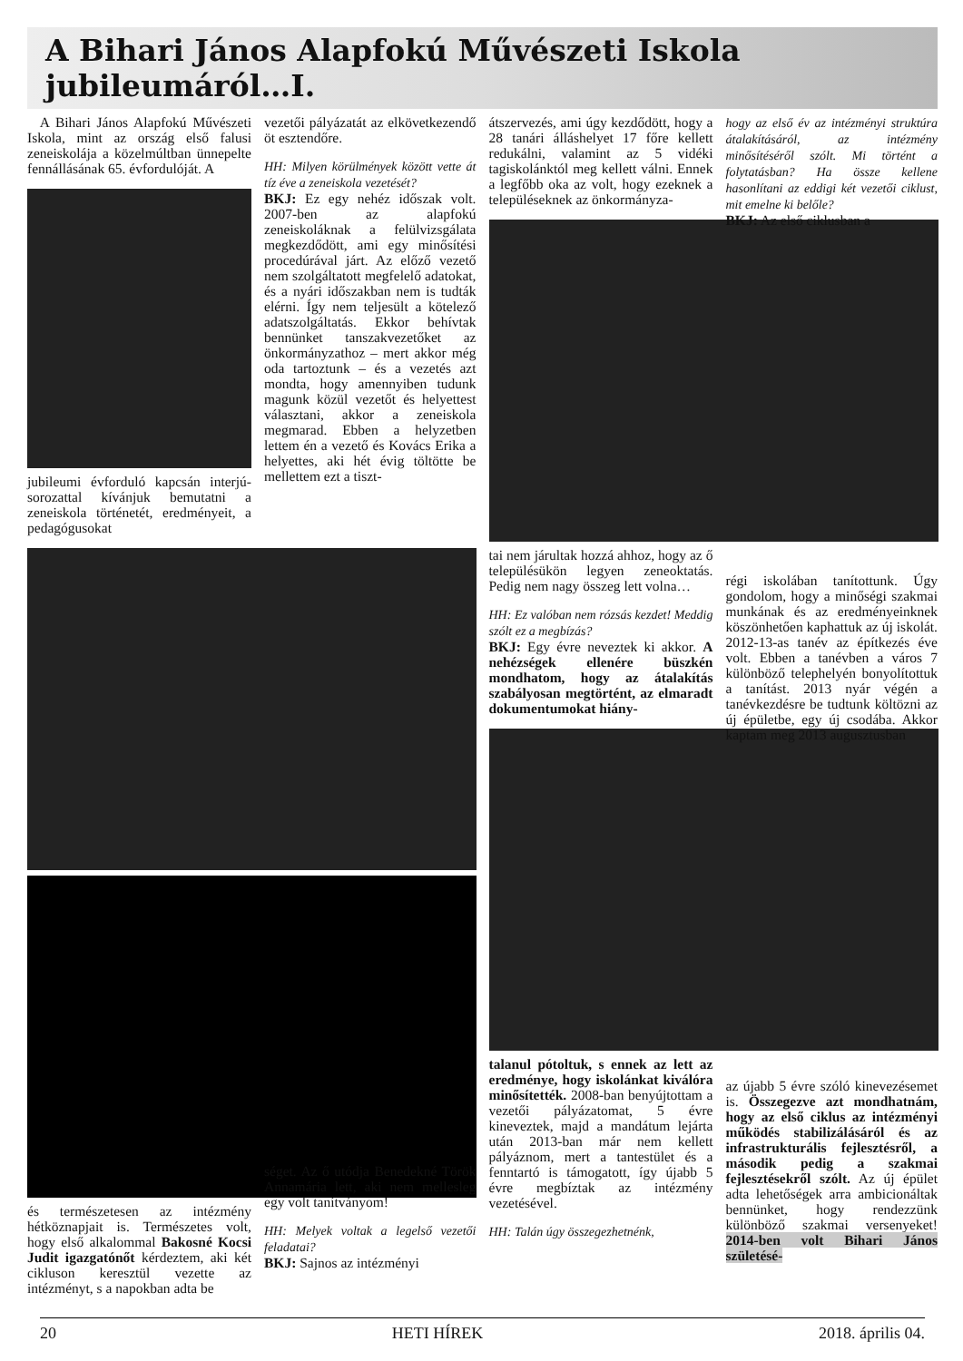A Bihari János Alapfokú Művészeti Iskola jubileumáról…I.
A Bihari János Alapfokú Művészeti Iskola, mint az ország első falusi zeneiskolája a közelmúltban ünnepelte fennállásának 65. évfordulóját. A
jubileumi évforduló kapcsán interjú-sorozattal kívánjuk bemutatni a zeneiskola történetét, eredményeit, a pedagógusokat
és természetesen az intézmény hétköznapjait is. Természetes volt, hogy első alkalommal Bakosné Kocsi Judit igazgatónőt kérdeztem, aki két cikluson keresztül vezette az intézményt, s a napokban adta be
vezetői pályázatát az elkövetkezendő öt esztendőre.
HH: Milyen körülmények között vette át tíz éve a zeneiskola vezetését?
BKJ: Ez egy nehéz időszak volt. 2007-ben az alapfokú zeneiskoláknak a felülvizsgálata megkezdődött, ami egy minősítési procedúrával járt. Az előző vezető nem szolgáltatott megfelelő adatokat, és a nyári időszakban nem is tudták elérni. Így nem teljesült a kötelező adatszolgáltatás. Ekkor behívtak bennünket tanszakvezetőket az önkormányzathoz – mert akkor még oda tartoztunk – és a vezetés azt mondta, hogy amennyiben tudunk magunk közül vezetőt és helyettest választani, akkor a zeneiskola megmarad. Ebben a helyzetben lettem én a vezető és Kovács Erika a helyettes, aki hét évig töltötte be mellettem ezt a tiszt-
séget. Az ő utódja Benedekné Török Annamária lett, aki nem mellesleg egy volt tanítványom!
HH: Melyek voltak a legelső vezetői feladatai?
BKJ: Sajnos az intézményi
átszervezés, ami úgy kezdődött, hogy a 28 tanári álláshelyet 17 főre kellett redukálni, valamint az 5 vidéki tagiskolánktól meg kellett válni. Ennek a legfőbb oka az volt, hogy ezeknek a településeknek az önkormányza-
tai nem járultak hozzá ahhoz, hogy az ő településükön legyen zeneoktatás. Pedig nem nagy összeg lett volna…
HH: Ez valóban nem rózsás kezdet! Meddig szólt ez a megbízás?
BKJ: Egy évre neveztek ki akkor. A nehézségek ellenére büszkén mondhatom, hogy az átalakítás szabályosan megtörtént, az elmaradt dokumentumokat hiány-
talanul pótoltuk, s ennek az lett az eredménye, hogy iskolánkat kiválóra minősítették. 2008-ban benyújtottam a vezetői pályázatomat, 5 évre kineveztek, majd a mandátum lejárta után 2013-ban már nem kellett pályáznom, mert a tantestület és a fenntartó is támogatott, így újabb 5 évre megbíztak az intézmény vezetésével.
HH: Talán úgy összegezhetnénk,
hogy az első év az intézményi struktúra átalakításáról, az intézmény minősítéséről szólt. Mi történt a folytatásban? Ha össze kellene hasonlítani az eddigi két vezetői ciklust, mit emelne ki belőle?
BKJ: Az első ciklusban a
régi iskolában tanítottunk. Úgy gondolom, hogy a minőségi szakmai munkának és az eredményeinknek köszönhetően kaphattuk az új iskolát. 2012-13-as tanév az építkezés éve volt. Ebben a tanévben a város 7 különböző telephelyén bonyolítottuk a tanítást. 2013 nyár végén a tanévkezdésre be tudtunk költözni az új épületbe, egy új csodába. Akkor kaptam meg 2013 augusztusban
az újabb 5 évre szóló kinevezésemet is. Összegezve azt mondhatnám, hogy az első ciklus az intézményi működés stabilizálásáról és az infrastrukturális fejlesztésről, a második pedig a szakmai fejlesztésekről szólt. Az új épület adta lehetőségek arra ambicionáltak bennünket, hogy rendezzünk különböző szakmai versenyeket! 2014-ben volt Bihari János születésé-
20 HETI HÍREK 2018. április 04.